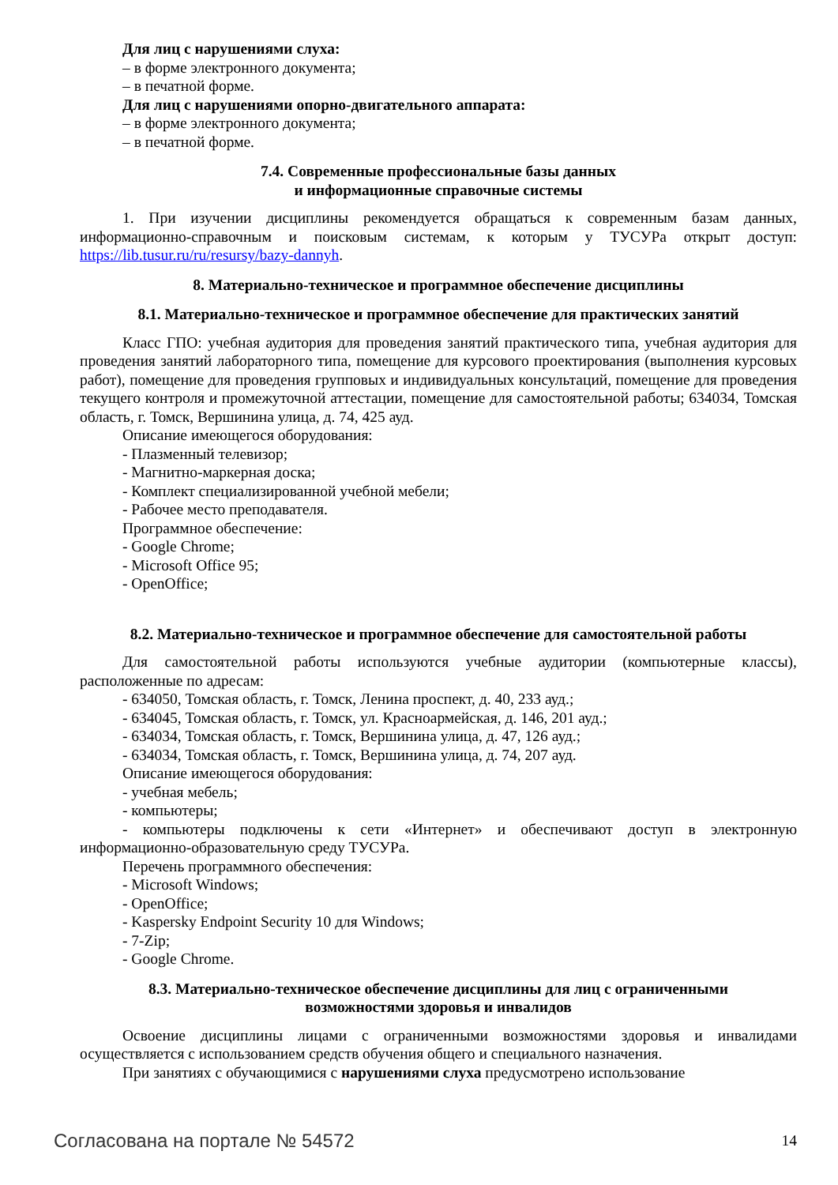Для лиц с нарушениями слуха:
– в форме электронного документа;
– в печатной форме.
Для лиц с нарушениями опорно-двигательного аппарата:
– в форме электронного документа;
– в печатной форме.
7.4. Современные профессиональные базы данных
и информационные справочные системы
1. При изучении дисциплины рекомендуется обращаться к современным базам данных, информационно-справочным и поисковым системам, к которым у ТУСУРа открыт доступ: https://lib.tusur.ru/ru/resursy/bazy-dannyh.
8. Материально-техническое и программное обеспечение дисциплины
8.1. Материально-техническое и программное обеспечение для практических занятий
Класс ГПО: учебная аудитория для проведения занятий практического типа, учебная аудитория для проведения занятий лабораторного типа, помещение для курсового проектирования (выполнения курсовых работ), помещение для проведения групповых и индивидуальных консультаций, помещение для проведения текущего контроля и промежуточной аттестации, помещение для самостоятельной работы; 634034, Томская область, г. Томск, Вершинина улица, д. 74, 425 ауд.
Описание имеющегося оборудования:
- Плазменный телевизор;
- Магнитно-маркерная доска;
- Комплект специализированной учебной мебели;
- Рабочее место преподавателя.
Программное обеспечение:
- Google Chrome;
- Microsoft Office 95;
- OpenOffice;
8.2. Материально-техническое и программное обеспечение для самостоятельной работы
Для самостоятельной работы используются учебные аудитории (компьютерные классы), расположенные по адресам:
- 634050, Томская область, г. Томск, Ленина проспект, д. 40, 233 ауд.;
- 634045, Томская область, г. Томск, ул. Красноармейская, д. 146, 201 ауд.;
- 634034, Томская область, г. Томск, Вершинина улица, д. 47, 126 ауд.;
- 634034, Томская область, г. Томск, Вершинина улица, д. 74, 207 ауд.
Описание имеющегося оборудования:
- учебная мебель;
- компьютеры;
- компьютеры подключены к сети «Интернет» и обеспечивают доступ в электронную информационно-образовательную среду ТУСУРа.
Перечень программного обеспечения:
- Microsoft Windows;
- OpenOffice;
- Kaspersky Endpoint Security 10 для Windows;
- 7-Zip;
- Google Chrome.
8.3. Материально-техническое обеспечение дисциплины для лиц с ограниченными
возможностями здоровья и инвалидов
Освоение дисциплины лицами с ограниченными возможностями здоровья и инвалидами осуществляется с использованием средств обучения общего и специального назначения.
При занятиях с обучающимися с нарушениями слуха предусмотрено использование
Согласована на портале № 54572 14